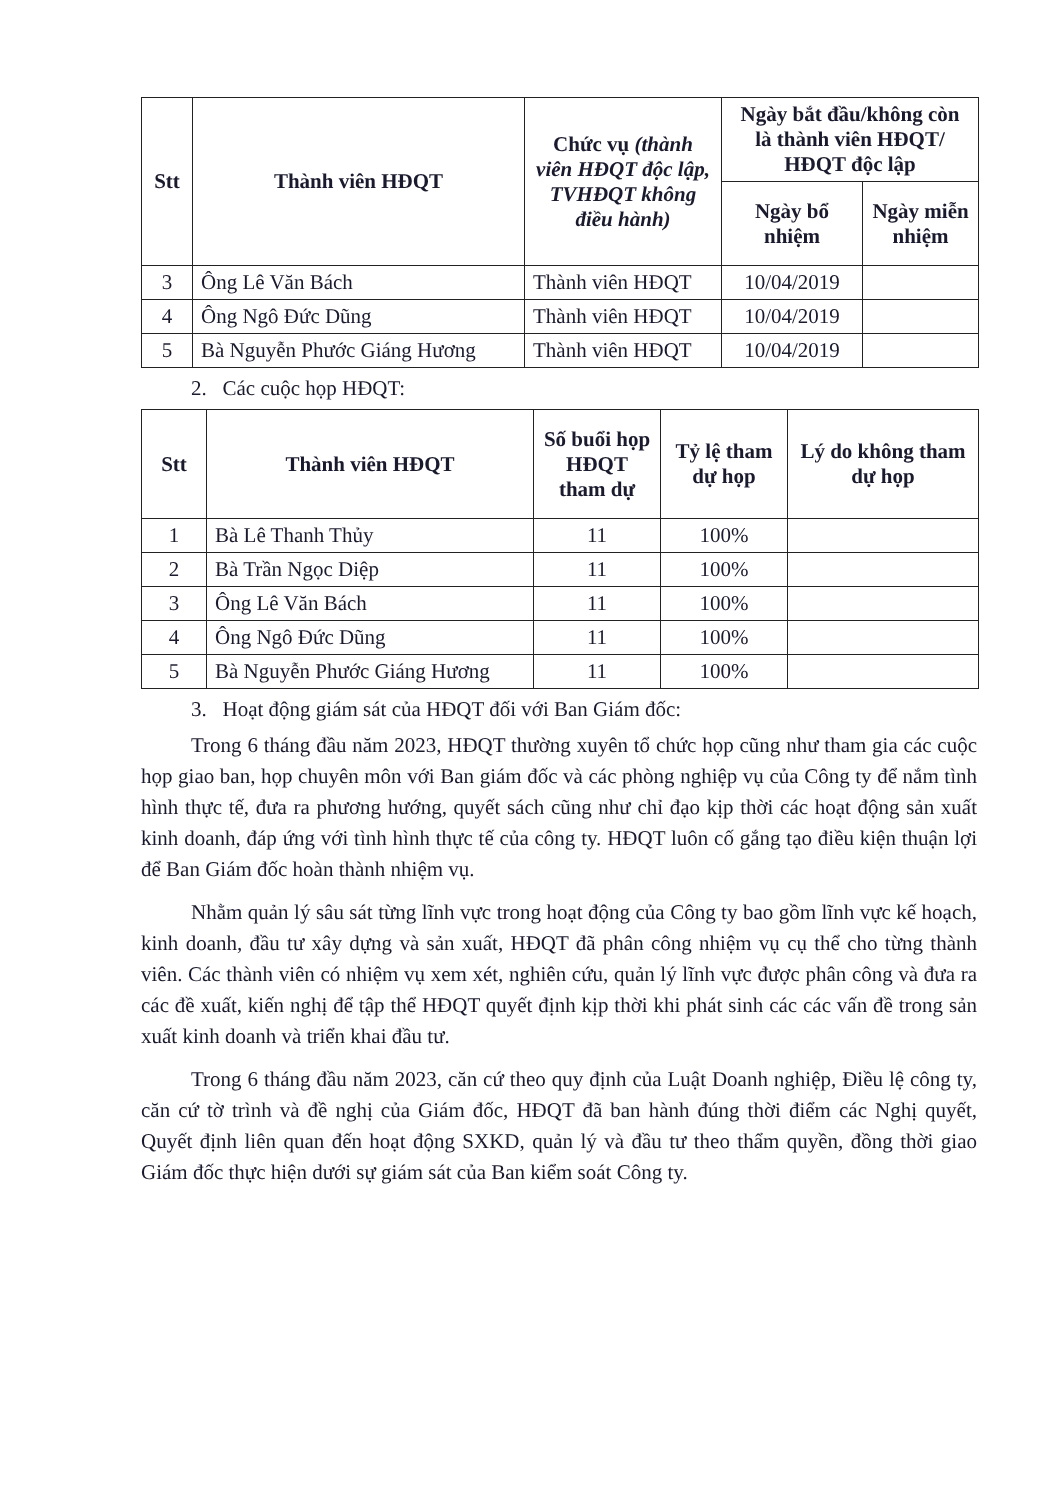| Stt | Thành viên HĐQT | Chức vụ (thành viên HĐQT độc lập, TVHĐQT không điều hành) | Ngày bắt đầu/không còn là thành viên HĐQT/ HĐQT độc lập | |
| --- | --- | --- | --- | --- |
| | | | Ngày bổ nhiệm | Ngày miễn nhiệm |
| 3 | Ông Lê Văn Bách | Thành viên HĐQT | 10/04/2019 | |
| 4 | Ông Ngô Đức Dũng | Thành viên HĐQT | 10/04/2019 | |
| 5 | Bà Nguyễn Phước Giáng Hương | Thành viên HĐQT | 10/04/2019 | |
2. Các cuộc họp HĐQT:
| Stt | Thành viên HĐQT | Số buổi họp HĐQT tham dự | Tỷ lệ tham dự họp | Lý do không tham dự họp |
| --- | --- | --- | --- | --- |
| 1 | Bà Lê Thanh Thủy | 11 | 100% | |
| 2 | Bà Trần Ngọc Diệp | 11 | 100% | |
| 3 | Ông Lê Văn Bách | 11 | 100% | |
| 4 | Ông Ngô Đức Dũng | 11 | 100% | |
| 5 | Bà Nguyễn Phước Giáng Hương | 11 | 100% | |
3. Hoạt động giám sát của HĐQT đối với Ban Giám đốc:
Trong 6 tháng đầu năm 2023, HĐQT thường xuyên tổ chức họp cũng như tham gia các cuộc họp giao ban, họp chuyên môn với Ban giám đốc và các phòng nghiệp vụ của Công ty để nắm tình hình thực tế, đưa ra phương hướng, quyết sách cũng như chỉ đạo kịp thời các hoạt động sản xuất kinh doanh, đáp ứng với tình hình thực tế của công ty. HĐQT luôn cố gắng tạo điều kiện thuận lợi để Ban Giám đốc hoàn thành nhiệm vụ.
Nhằm quản lý sâu sát từng lĩnh vực trong hoạt động của Công ty bao gồm lĩnh vực kế hoạch, kinh doanh, đầu tư xây dựng và sản xuất, HĐQT đã phân công nhiệm vụ cụ thể cho từng thành viên. Các thành viên có nhiệm vụ xem xét, nghiên cứu, quản lý lĩnh vực được phân công và đưa ra các đề xuất, kiến nghị để tập thể HĐQT quyết định kịp thời khi phát sinh các các vấn đề trong sản xuất kinh doanh và triển khai đầu tư.
Trong 6 tháng đầu năm 2023, căn cứ theo quy định của Luật Doanh nghiệp, Điều lệ công ty, căn cứ tờ trình và đề nghị của Giám đốc, HĐQT đã ban hành đúng thời điểm các Nghị quyết, Quyết định liên quan đến hoạt động SXKD, quản lý và đầu tư theo thẩm quyền, đồng thời giao Giám đốc thực hiện dưới sự giám sát của Ban kiểm soát Công ty.